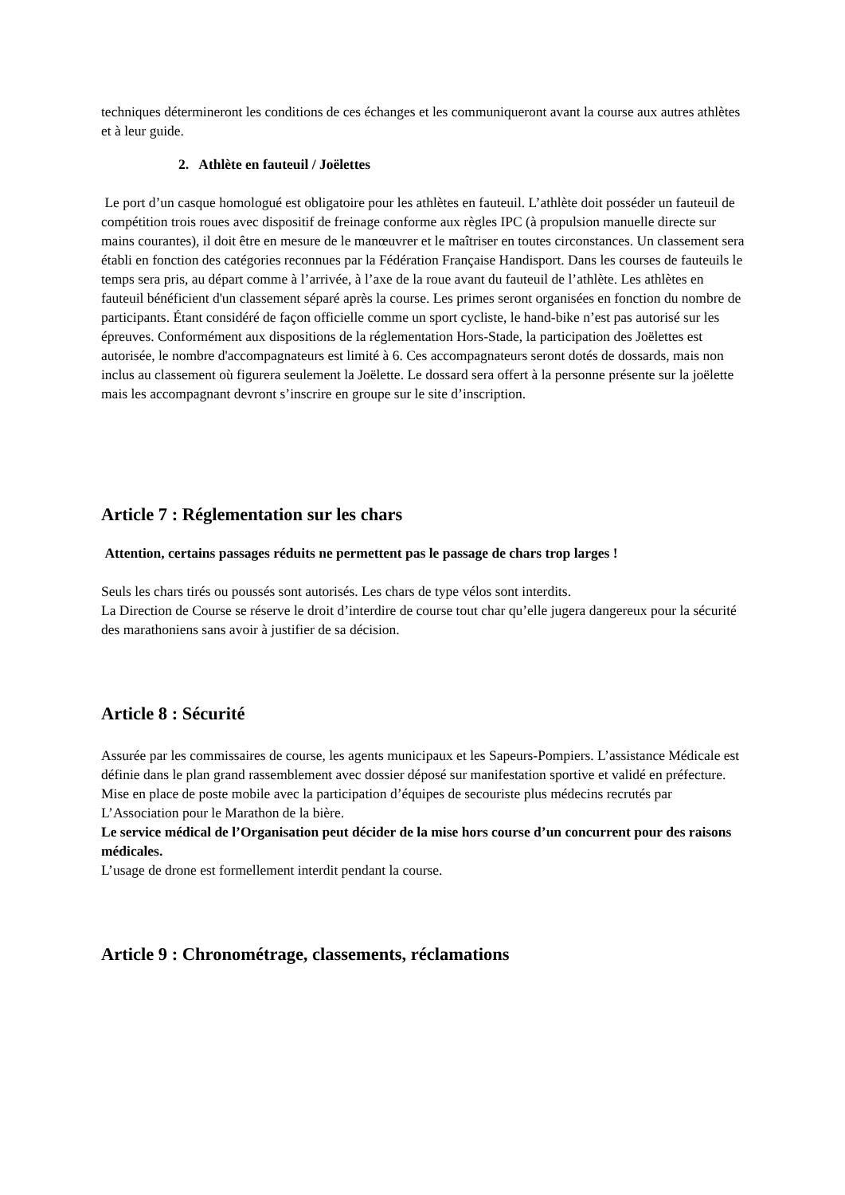techniques détermineront les conditions de ces échanges et les communiqueront avant la course aux autres athlètes et à leur guide.
2. Athlète en fauteuil / Joëlettes
Le port d’un casque homologué est obligatoire pour les athlètes en fauteuil. L’athlète doit posséder un fauteuil de compétition trois roues avec dispositif de freinage conforme aux règles IPC (à propulsion manuelle directe sur mains courantes), il doit être en mesure de le manœuvrer et le maîtriser en toutes circonstances. Un classement sera établi en fonction des catégories reconnues par la Fédération Française Handisport. Dans les courses de fauteuils le temps sera pris, au départ comme à l’arrivée, à l’axe de la roue avant du fauteuil de l’athlète. Les athlètes en fauteuil bénéficient d'un classement séparé après la course. Les primes seront organisées en fonction du nombre de participants. Étant considéré de façon officielle comme un sport cycliste, le hand-bike n’est pas autorisé sur les épreuves. Conformément aux dispositions de la réglementation Hors-Stade, la participation des Joëlettes est autorisée, le nombre d'accompagnateurs est limité à 6. Ces accompagnateurs seront dotés de dossards, mais non inclus au classement où figurera seulement la Joëlette. Le dossard sera offert à la personne présente sur la joëlette mais les accompagnant devront s’inscrire en groupe sur le site d’inscription.
Article 7 : Réglementation sur les chars
Attention, certains passages réduits ne permettent pas le passage de chars trop larges !
Seuls les chars tirés ou poussés sont autorisés. Les chars de type vélos sont interdits.
La Direction de Course se réserve le droit d’interdire de course tout char qu’elle jugera dangereux pour la sécurité des marathoniens sans avoir à justifier de sa décision.
Article 8 : Sécurité
Assurée par les commissaires de course, les agents municipaux et les Sapeurs-Pompiers. L’assistance Médicale est définie dans le plan grand rassemblement avec dossier déposé sur manifestation sportive et validé en préfecture. Mise en place de poste mobile avec la participation d’équipes de secouriste plus médecins recrutés par L’Association pour le Marathon de la bière.
Le service médical de l’Organisation peut décider de la mise hors course d’un concurrent pour des raisons médicales.
L’usage de drone est formellement interdit pendant la course.
Article 9 : Chronométrage, classements, réclamations